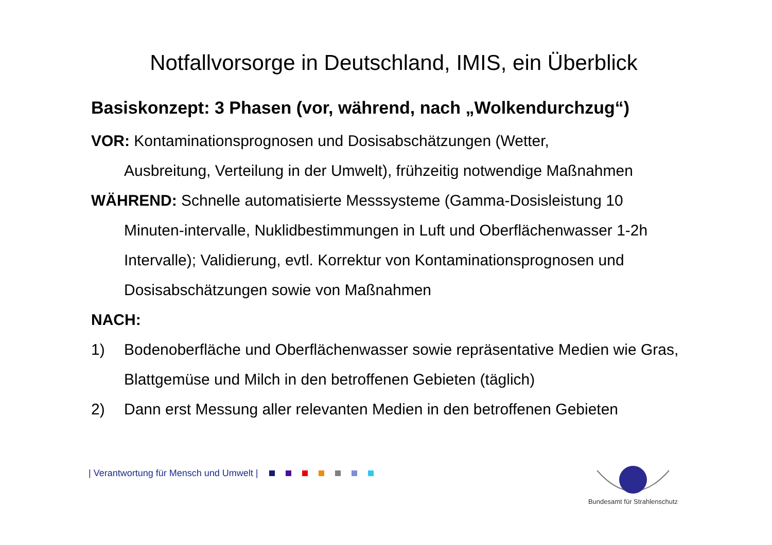Notfallvorsorge in Deutschland, IMIS, ein Überblick
Basiskonzept: 3 Phasen (vor, während, nach „Wolkendurchzug“)
VOR: Kontaminationsprognosen und Dosisabschätzungen (Wetter,
Ausbreitung, Verteilung in der Umwelt), frühzeitig notwendige Maßnahmen
WÄHREND: Schnelle automatisierte Messsysteme (Gamma-Dosisleistung 10
Minuten-intervalle, Nuklidbestimmungen in Luft und Oberflächenwasser 1-2h Intervalle); Validierung, evtl. Korrektur von Kontaminationsprognosen und Dosisabschätzungen sowie von Maßnahmen
NACH:
1) Bodenoberfläche und Oberflächenwasser sowie repräsentative Medien wie Gras, Blattgemüse und Milch in den betroffenen Gebieten (täglich)
2) Dann erst Messung aller relevanten Medien in den betroffenen Gebieten
| Verantwortung für Mensch und Umwelt |
Bundesamt für Strahlenschutz